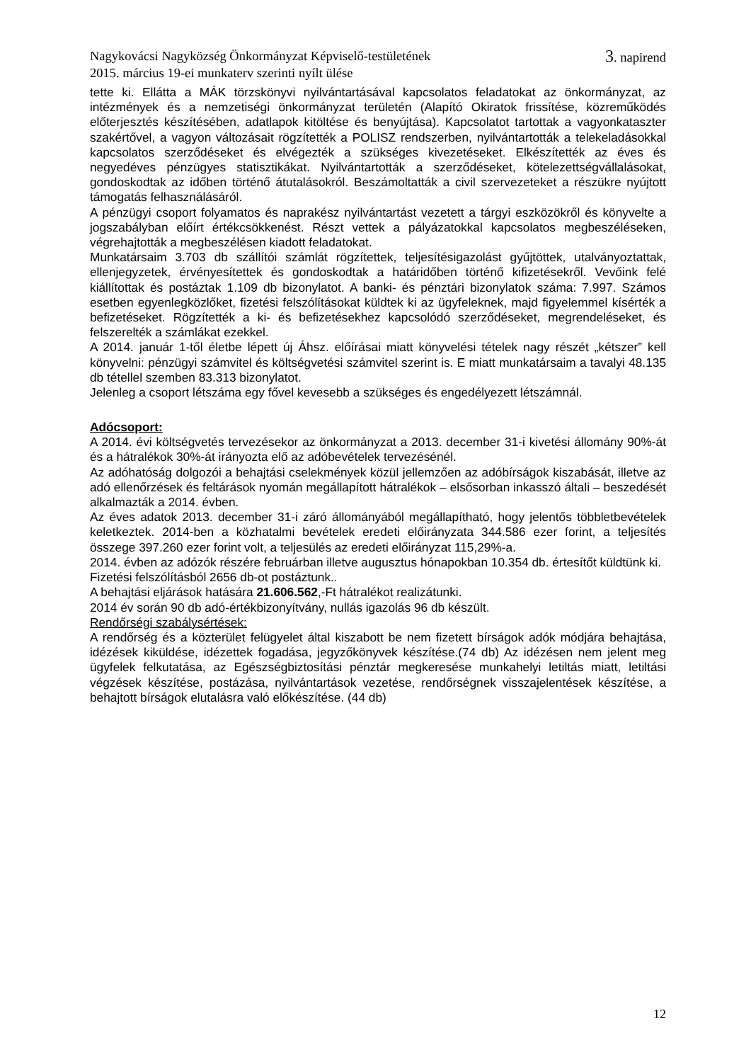Nagykovácsi Nagyközség Önkormányzat Képviselő-testületének 3. napirend
2015. március 19-ei munkaterv szerinti nyílt ülése
tette ki. Ellátta a MÁK törzskönyvi nyilvántartásával kapcsolatos feladatokat az önkormányzat, az intézmények és a nemzetiségi önkormányzat területén (Alapító Okiratok frissítése, közreműködés előterjesztés készítésében, adatlapok kitöltése és benyújtása). Kapcsolatot tartottak a vagyonkataszter szakértővel, a vagyon változásait rögzítették a POLISZ rendszerben, nyilvántartották a telekeladásokkal kapcsolatos szerződéseket és elvégezték a szükséges kivezetéseket. Elkészítették az éves és negyedéves pénzügyes statisztikákat. Nyilvántartották a szerződéseket, kötelezettségvállalásokat, gondoskodtak az időben történő átutalásokról. Beszámoltatták a civil szervezeteket a részükre nyújtott támogatás felhasználásáról.
A pénzügyi csoport folyamatos és naprakész nyilvántartást vezetett a tárgyi eszközökről és könyvelte a jogszabályban előírt értékcsökkenést. Részt vettek a pályázatokkal kapcsolatos megbeszéléseken, végrehajtották a megbeszélésen kiadott feladatokat.
Munkatársaim 3.703 db szállítói számlát rögzítettek, teljesítésigazolást gyűjtöttek, utalványoztattak, ellenjegyzetek, érvényesítettek és gondoskodtak a határidőben történő kifizetésekről. Vevőink felé kiállítottak és postáztak 1.109 db bizonylatot. A banki- és pénztári bizonylatok száma: 7.997. Számos esetben egyenlegközlőket, fizetési felszólításokat küldtek ki az ügyfeleknek, majd figyelemmel kísérték a befizetéseket. Rögzítették a ki- és befizetésekhez kapcsolódó szerződéseket, megrendeléseket, és felszerelték a számlákat ezekkel.
A 2014. január 1-től életbe lépett új Áhsz. előírásai miatt könyvelési tételek nagy részét „kétszer” kell könyvelni: pénzügyi számvitel és költségvetési számvitel szerint is. E miatt munkatársaim a tavalyi 48.135 db tétellel szemben 83.313 bizonylatot.
Jelenleg a csoport létszáma egy fővel kevesebb a szükséges és engedélyezett létszámnál.
Adócsoport:
A 2014. évi költségvetés tervezésekor az önkormányzat a 2013. december 31-i kivetési állomány 90%-át és a hátralékok 30%-át irányozta elő az adóbevételek tervezésénél.
Az adóhatóság dolgozói a behajtási cselekmények közül jellemzően az adóbírságok kiszabását, illetve az adó ellenőrzések és feltárások nyomán megállapított hátralékok – elsősorban inkasszó általi – beszedését alkalmazták a 2014. évben.
Az éves adatok 2013. december 31-i záró állományából megállapítható, hogy jelentős többletbevételek keletkeztek. 2014-ben a közhatalmi bevételek eredeti előirányzata 344.586 ezer forint, a teljesítés összege 397.260 ezer forint volt, a teljesülés az eredeti előirányzat 115,29%-a.
2014. évben az adózók részére februárban illetve augusztus hónapokban 10.354 db. értesítőt küldtünk ki.
Fizetési felszólításból 2656 db-ot postáztunk..
A behajtási eljárások hatására 21.606.562,-Ft hátralékot realizátunki.
2014 év során 90 db adó-értékbizonyítvány, nullás igazolás 96 db készült.
Rendőrségi szabálysértések:
A rendőrség és a közterület felügyelet által kiszabott be nem fizetett bírságok adók módjára behajtása, idézések kiküldése, idézettek fogadása, jegyzőkönyvek készítése.(74 db) Az idézésen nem jelent meg ügyfelek felkutatása, az Egészségbiztosítási pénztár megkeresése munkahelyi letiltás miatt, letiltási végzések készítése, postázása, nyilvántartások vezetése, rendőrségnek visszajelentések készítése, a behajtott bírságok elutalásra való előkészítése. (44 db)
12